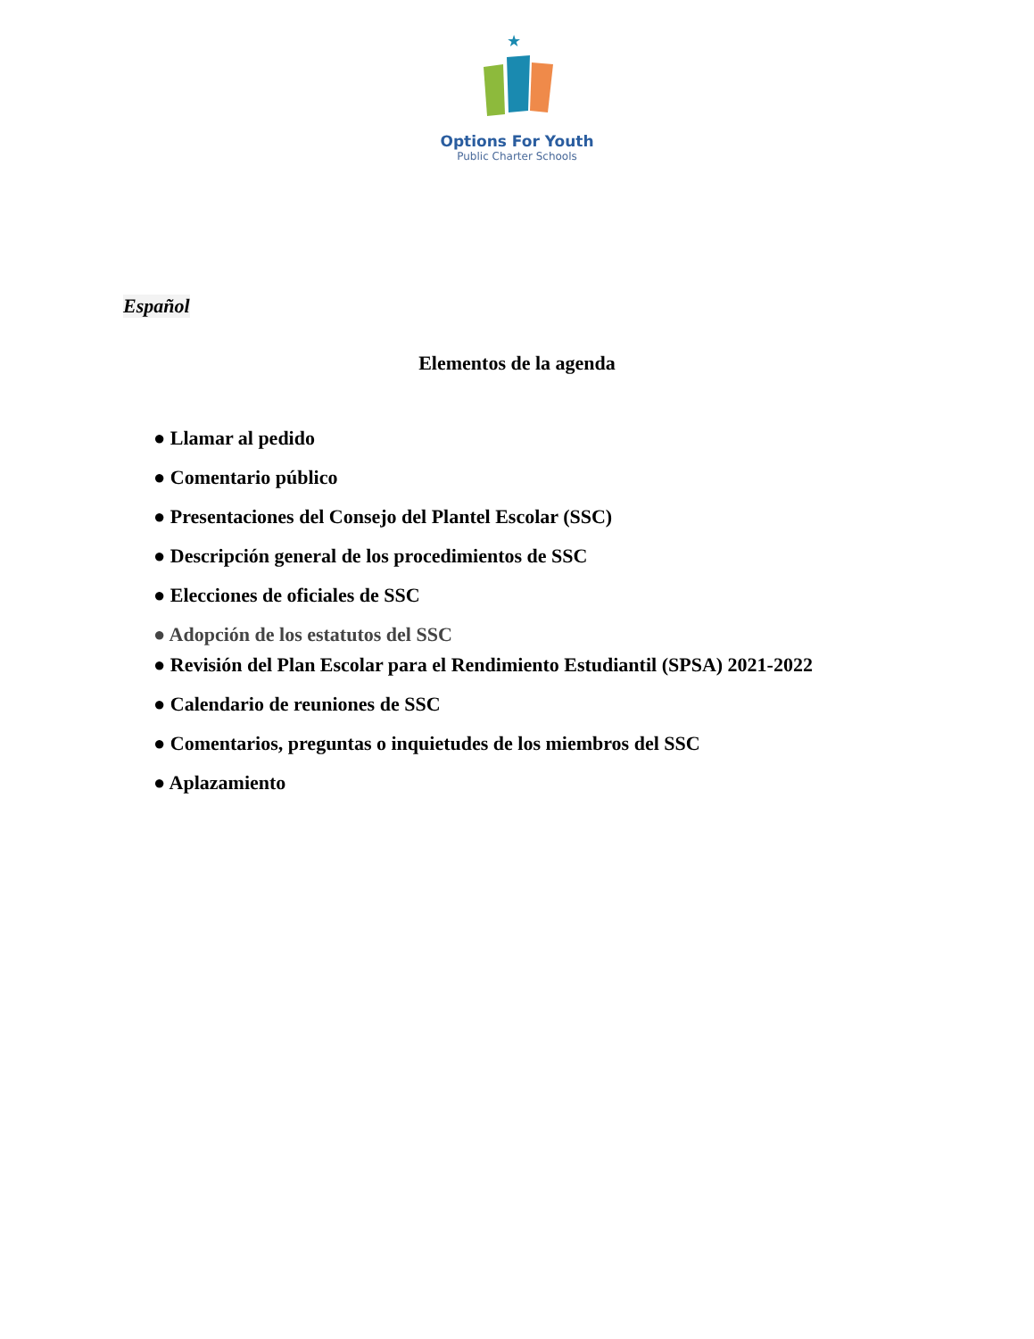★
Options For Youth
Public Charter Schools
Español
Elementos de la agenda
● Llamar al pedido
● Comentario público
● Presentaciones del Consejo del Plantel Escolar (SSC)
● Descripción general de los procedimientos de SSC
● Elecciones de oficiales de SSC
● Adopción de los estatutos del SSC
● Revisión del Plan Escolar para el Rendimiento Estudiantil (SPSA) 2021-2022
● Calendario de reuniones de SSC
● Comentarios, preguntas o inquietudes de los miembros del SSC
● Aplazamiento